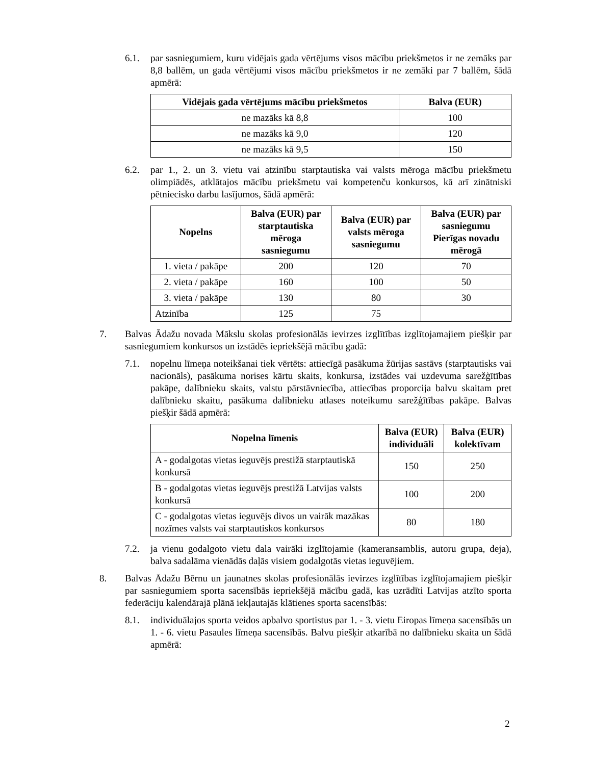6.1. par sasniegumiem, kuru vidējais gada vērtējums visos mācību priekšmetos ir ne zemāks par 8,8 ballēm, un gada vērtējumi visos mācību priekšmetos ir ne zemāki par 7 ballēm, šādā apmērā:
| Vidējais gada vērtējums mācību priekšmetos | Balva (EUR) |
| --- | --- |
| ne mazāks kā 8,8 | 100 |
| ne mazāks kā 9,0 | 120 |
| ne mazāks kā 9,5 | 150 |
6.2. par 1., 2. un 3. vietu vai atzinību starptautiska vai valsts mēroga mācību priekšmetu olimpiādēs, atklātajos mācību priekšmetu vai kompetenču konkursos, kā arī zinātniski pētniecisko darbu lasījumos, šādā apmērā:
| Nopelns | Balva (EUR) par starptautiska mēroga sasniegumu | Balva (EUR) par valsts mēroga sasniegumu | Balva (EUR) par sasniegumu Pierīgas novadu mērogā |
| --- | --- | --- | --- |
| 1. vieta / pakāpe | 200 | 120 | 70 |
| 2. vieta / pakāpe | 160 | 100 | 50 |
| 3. vieta / pakāpe | 130 | 80 | 30 |
| Atzinība | 125 | 75 | |
7. Balvas Ādažu novada Mākslu skolas profesionālās ievirzes izglītības izglītojamajiem piešķir par sasniegumiem konkursos un izstādēs iepriekšējā mācību gadā:
7.1. nopelnu līmeņa noteikšanai tiek vērtēts: attiecīgā pasākuma žūrijas sastāvs (starptautisks vai nacionāls), pasākuma norises kārtu skaits, konkursa, izstādes vai uzdevuma sarežģītības pakāpe, dalībnieku skaits, valstu pārstāvniecība, attiecības proporcija balvu skaitam pret dalībnieku skaitu, pasākuma dalībnieku atlases noteikumu sarežģītības pakāpe. Balvas piešķir šādā apmērā:
| Nopelna līmenis | Balva (EUR) individuāli | Balva (EUR) kolektīvam |
| --- | --- | --- |
| A - godalgotas vietas ieguvējs prestižā starptautiskā konkursā | 150 | 250 |
| B - godalgotas vietas ieguvējs prestižā Latvijas valsts konkursā | 100 | 200 |
| C - godalgotas vietas ieguvējs divos un vairāk mazākas nozīmes valsts vai starptautiskos konkursos | 80 | 180 |
7.2. ja vienu godalgoto vietu dala vairāki izglītojamie (kameransamblis, autoru grupa, deja), balva sadalāma vienādās daļās visiem godalgotās vietas ieguvējiem.
8. Balvas Ādažu Bērnu un jaunatnes skolas profesionālās ievirzes izglītības izglītojamajiem piešķir par sasniegumiem sporta sacensībās iepriekšējā mācību gadā, kas uzrādīti Latvijas atzīto sporta federāciju kalendārajā plānā iekļautajās klātienes sporta sacensībās:
8.1. individuālajos sporta veidos apbalvo sportistus par 1. - 3. vietu Eiropas līmeņa sacensībās un 1. - 6. vietu Pasaules līmeņa sacensībās. Balvu piešķir atkarībā no dalībnieku skaita un šādā apmērā:
2